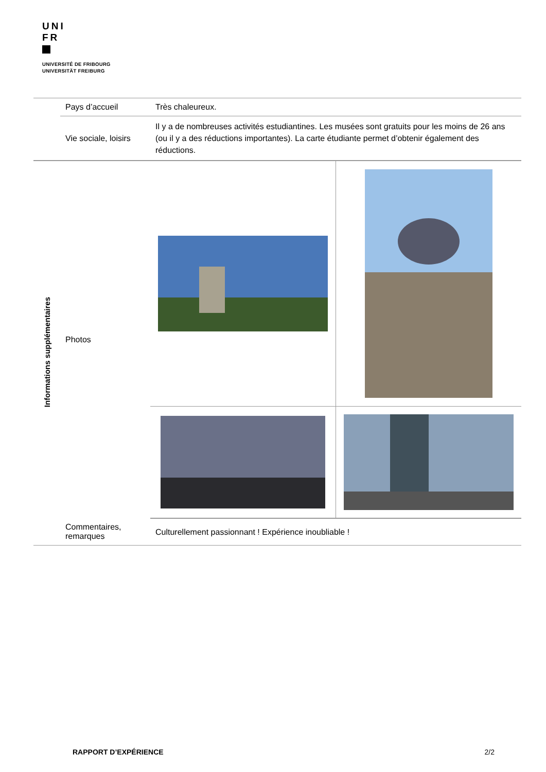UNI
FR
UNIVERSITÉ DE FRIBOURG
UNIVERSITÄT FREIBURG
| | Pays d’accueil | Très chaleureux. | |
| | Vie sociale, loisirs | Il y a de nombreuses activités estudiantines. Les musées sont gratuits pour les moins de 26 ans (ou il y a des réductions importantes). La carte étudiante permet d’obtenir également des réductions. | |
| Informations supplémentaires | Photos | | |
| | Commentaires, remarques | Culturellement passionnant ! Expérience inoubliable ! | |
RAPPORT D’EXPÉRIENCE 2/2